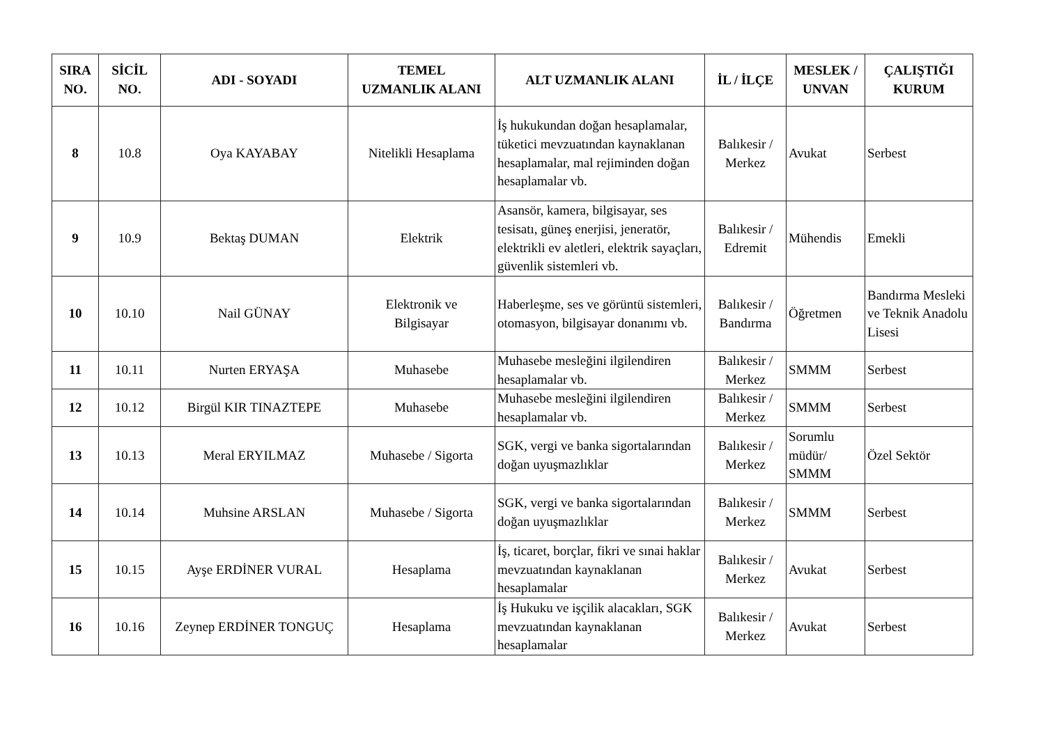| SIRA NO. | SİCİL NO. | ADI - SOYADI | TEMEL UZMANLIK ALANI | ALT UZMANLIK ALANI | İL / İLÇE | MESLEK / UNVAN | ÇALIŞTIĞI KURUM |
| --- | --- | --- | --- | --- | --- | --- | --- |
| 8 | 10.8 | Oya KAYABAY | Nitelikli Hesaplama | İş hukukundan doğan hesaplamalar, tüketici mevzuatından kaynaklanan hesaplamalar, mal rejiminden doğan hesaplamalar vb. | Balıkesir / Merkez | Avukat | Serbest |
| 9 | 10.9 | Bektaş DUMAN | Elektrik | Asansör, kamera, bilgisayar, ses tesisatı, güneş enerjisi, jeneratör, elektrikli ev aletleri, elektrik sayaçları, güvenlik sistemleri vb. | Balıkesir / Edremit | Mühendis | Emekli |
| 10 | 10.10 | Nail GÜNAY | Elektronik ve Bilgisayar | Haberleşme, ses ve görüntü sistemleri, otomasyon, bilgisayar donanımı vb. | Balıkesir / Bandırma | Öğretmen | Bandırma Mesleki ve Teknik Anadolu Lisesi |
| 11 | 10.11 | Nurten ERYAŞA | Muhasebe | Muhasebe mesleğini ilgilendiren hesaplamalar vb. | Balıkesir / Merkez | SMMM | Serbest |
| 12 | 10.12 | Birgül KIR TINAZTEPE | Muhasebe | Muhasebe mesleğini ilgilendiren hesaplamalar vb. | Balıkesir / Merkez | SMMM | Serbest |
| 13 | 10.13 | Meral ERYILMAZ | Muhasebe / Sigorta | SGK, vergi ve banka sigortalarından doğan uyuşmazlıklar | Balıkesir / Merkez | Sorumlu müdür/ SMMM | Özel Sektör |
| 14 | 10.14 | Muhsine ARSLAN | Muhasebe / Sigorta | SGK, vergi ve banka sigortalarından doğan uyuşmazlıklar | Balıkesir / Merkez | SMMM | Serbest |
| 15 | 10.15 | Ayşe ERDİNER VURAL | Hesaplama | İş, ticaret, borçlar, fikri ve sınai haklar mevzuatından kaynaklanan hesaplamalar | Balıkesir / Merkez | Avukat | Serbest |
| 16 | 10.16 | Zeynep ERDİNER TONGUÇ | Hesaplama | İş Hukuku ve işçilik alacakları, SGK mevzuatından kaynaklanan hesaplamalar | Balıkesir / Merkez | Avukat | Serbest |